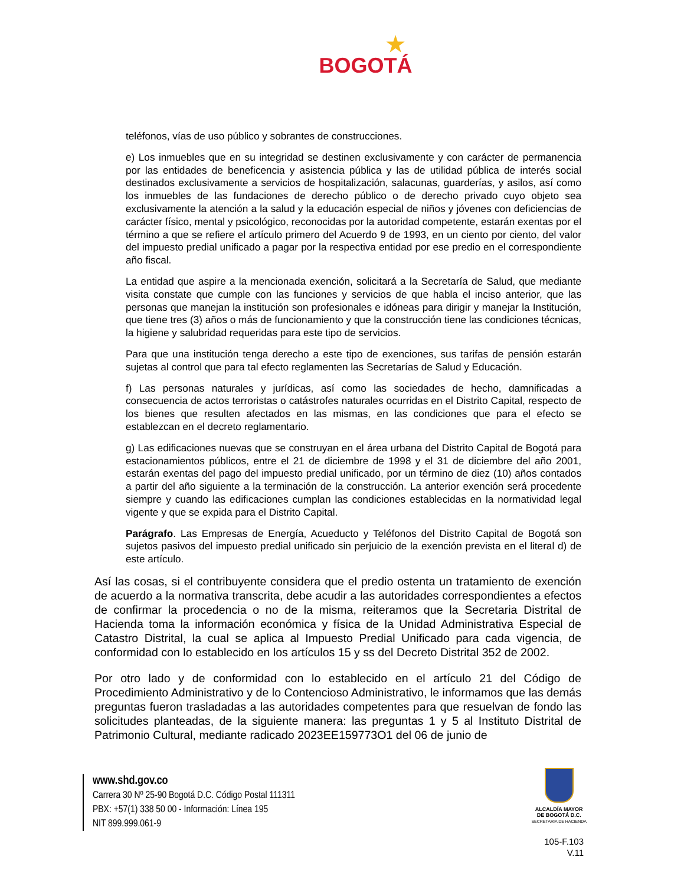★
BOGOTÁ
teléfonos, vías de uso público y sobrantes de construcciones.
e) Los inmuebles que en su integridad se destinen exclusivamente y con carácter de permanencia por las entidades de beneficencia y asistencia pública y las de utilidad pública de interés social destinados exclusivamente a servicios de hospitalización, salacunas, guarderías, y asilos, así como los inmuebles de las fundaciones de derecho público o de derecho privado cuyo objeto sea exclusivamente la atención a la salud y la educación especial de niños y jóvenes con deficiencias de carácter físico, mental y psicológico, reconocidas por la autoridad competente, estarán exentas por el término a que se refiere el artículo primero del Acuerdo 9 de 1993, en un ciento por ciento, del valor del impuesto predial unificado a pagar por la respectiva entidad por ese predio en el correspondiente año fiscal.
La entidad que aspire a la mencionada exención, solicitará a la Secretaría de Salud, que mediante visita constate que cumple con las funciones y servicios de que habla el inciso anterior, que las personas que manejan la institución son profesionales e idóneas para dirigir y manejar la Institución, que tiene tres (3) años o más de funcionamiento y que la construcción tiene las condiciones técnicas, la higiene y salubridad requeridas para este tipo de servicios.
Para que una institución tenga derecho a este tipo de exenciones, sus tarifas de pensión estarán sujetas al control que para tal efecto reglamenten las Secretarías de Salud y Educación.
f) Las personas naturales y jurídicas, así como las sociedades de hecho, damnificadas a consecuencia de actos terroristas o catástrofes naturales ocurridas en el Distrito Capital, respecto de los bienes que resulten afectados en las mismas, en las condiciones que para el efecto se establezcan en el decreto reglamentario.
g) Las edificaciones nuevas que se construyan en el área urbana del Distrito Capital de Bogotá para estacionamientos públicos, entre el 21 de diciembre de 1998 y el 31 de diciembre del año 2001, estarán exentas del pago del impuesto predial unificado, por un término de diez (10) años contados a partir del año siguiente a la terminación de la construcción. La anterior exención será procedente siempre y cuando las edificaciones cumplan las condiciones establecidas en la normatividad legal vigente y que se expida para el Distrito Capital.
Parágrafo. Las Empresas de Energía, Acueducto y Teléfonos del Distrito Capital de Bogotá son sujetos pasivos del impuesto predial unificado sin perjuicio de la exención prevista en el literal d) de este artículo.
Así las cosas, si el contribuyente considera que el predio ostenta un tratamiento de exención de acuerdo a la normativa transcrita, debe acudir a las autoridades correspondientes a efectos de confirmar la procedencia o no de la misma, reiteramos que la Secretaria Distrital de Hacienda toma la información económica y física de la Unidad Administrativa Especial de Catastro Distrital, la cual se aplica al Impuesto Predial Unificado para cada vigencia, de conformidad con lo establecido en los artículos 15 y ss del Decreto Distrital 352 de 2002.
Por otro lado y de conformidad con lo establecido en el artículo 21 del Código de Procedimiento Administrativo y de lo Contencioso Administrativo, le informamos que las demás preguntas fueron trasladadas a las autoridades competentes para que resuelvan de fondo las solicitudes planteadas, de la siguiente manera: las preguntas 1 y 5 al Instituto Distrital de Patrimonio Cultural, mediante radicado 2023EE159773O1 del 06 de junio de
www.shd.gov.co
Carrera 30 Nº 25-90 Bogotá D.C. Código Postal 111311
PBX: +57(1) 338 50 00 - Información: Línea 195
NIT 899.999.061-9
ALCALDÍA MAYOR
DE BOGOTÁ D.C.
SECRETARIA DE HACIENDA
105-F.103
V.11